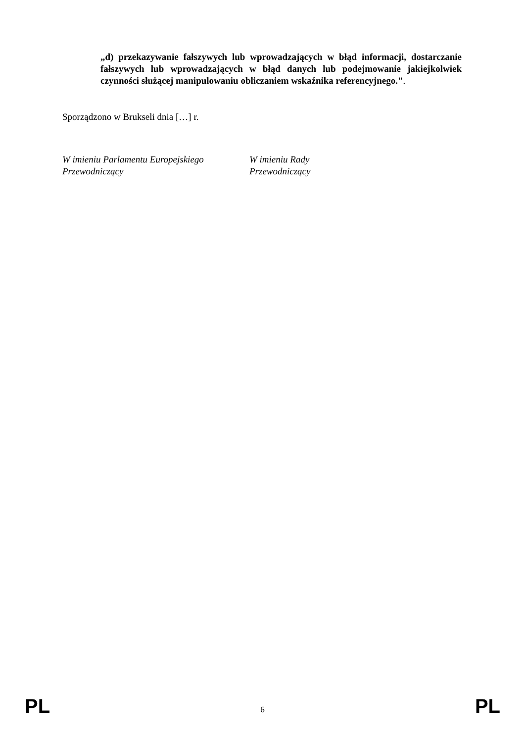„d) przekazywanie fałszywych lub wprowadzających w błąd informacji, dostarczanie fałszywych lub wprowadzających w błąd danych lub podejmowanie jakiejkolwiek czynności służącej manipulowaniu obliczaniem wskaźnika referencyjnego.".
Sporządzono w Brukseli dnia […] r.
W imieniu Parlamentu Europejskiego
Przewodniczący
W imieniu Rady
Przewodniczący
PL 6 PL